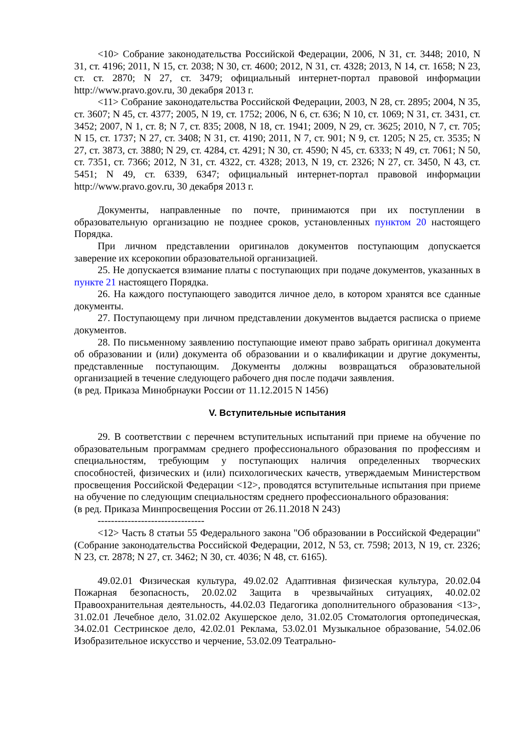<10> Собрание законодательства Российской Федерации, 2006, N 31, ст. 3448; 2010, N 31, ст. 4196; 2011, N 15, ст. 2038; N 30, ст. 4600; 2012, N 31, ст. 4328; 2013, N 14, ст. 1658; N 23, ст. ст. 2870; N 27, ст. 3479; официальный интернет-портал правовой информации http://www.pravo.gov.ru, 30 декабря 2013 г.
<11> Собрание законодательства Российской Федерации, 2003, N 28, ст. 2895; 2004, N 35, ст. 3607; N 45, ст. 4377; 2005, N 19, ст. 1752; 2006, N 6, ст. 636; N 10, ст. 1069; N 31, ст. 3431, ст. 3452; 2007, N 1, ст. 8; N 7, ст. 835; 2008, N 18, ст. 1941; 2009, N 29, ст. 3625; 2010, N 7, ст. 705; N 15, ст. 1737; N 27, ст. 3408; N 31, ст. 4190; 2011, N 7, ст. 901; N 9, ст. 1205; N 25, ст. 3535; N 27, ст. 3873, ст. 3880; N 29, ст. 4284, ст. 4291; N 30, ст. 4590; N 45, ст. 6333; N 49, ст. 7061; N 50, ст. 7351, ст. 7366; 2012, N 31, ст. 4322, ст. 4328; 2013, N 19, ст. 2326; N 27, ст. 3450, N 43, ст. 5451; N 49, ст. 6339, 6347; официальный интернет-портал правовой информации http://www.pravo.gov.ru, 30 декабря 2013 г.
Документы, направленные по почте, принимаются при их поступлении в образовательную организацию не позднее сроков, установленных пунктом 20 настоящего Порядка.
При личном представлении оригиналов документов поступающим допускается заверение их ксерокопии образовательной организацией.
25. Не допускается взимание платы с поступающих при подаче документов, указанных в пункте 21 настоящего Порядка.
26. На каждого поступающего заводится личное дело, в котором хранятся все сданные документы.
27. Поступающему при личном представлении документов выдается расписка о приеме документов.
28. По письменному заявлению поступающие имеют право забрать оригинал документа об образовании и (или) документа об образовании и о квалификации и другие документы, представленные поступающим. Документы должны возвращаться образовательной организацией в течение следующего рабочего дня после подачи заявления.
(в ред. Приказа Минобрнауки России от 11.12.2015 N 1456)
V. Вступительные испытания
29. В соответствии с перечнем вступительных испытаний при приеме на обучение по образовательным программам среднего профессионального образования по профессиям и специальностям, требующим у поступающих наличия определенных творческих способностей, физических и (или) психологических качеств, утверждаемым Министерством просвещения Российской Федерации <12>, проводятся вступительные испытания при приеме на обучение по следующим специальностям среднего профессионального образования:
(в ред. Приказа Минпросвещения России от 26.11.2018 N 243)
--------------------------------
<12> Часть 8 статьи 55 Федерального закона "Об образовании в Российской Федерации" (Собрание законодательства Российской Федерации, 2012, N 53, ст. 7598; 2013, N 19, ст. 2326; N 23, ст. 2878; N 27, ст. 3462; N 30, ст. 4036; N 48, ст. 6165).
49.02.01 Физическая культура, 49.02.02 Адаптивная физическая культура, 20.02.04 Пожарная безопасность, 20.02.02 Защита в чрезвычайных ситуациях, 40.02.02 Правоохранительная деятельность, 44.02.03 Педагогика дополнительного образования <13>, 31.02.01 Лечебное дело, 31.02.02 Акушерское дело, 31.02.05 Стоматология ортопедическая, 34.02.01 Сестринское дело, 42.02.01 Реклама, 53.02.01 Музыкальное образование, 54.02.06 Изобразительное искусство и черчение, 53.02.09 Театрально-